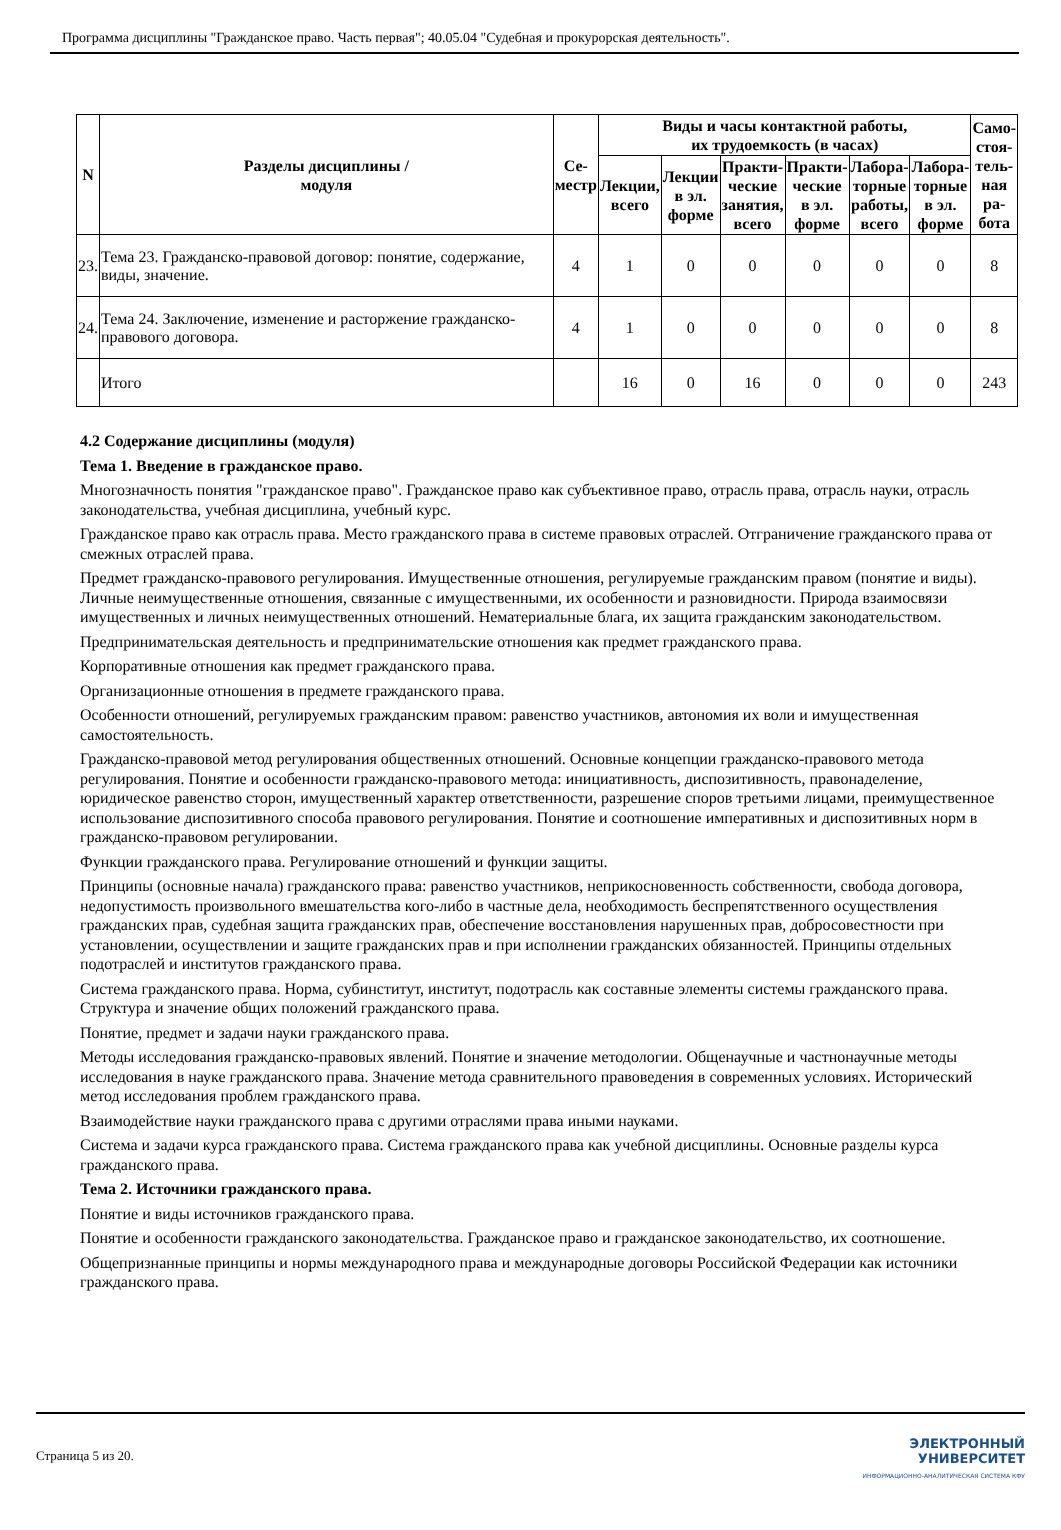Программа дисциплины "Гражданское право. Часть первая"; 40.05.04 "Судебная и прокурорская деятельность".
| N | Разделы дисциплины / модуля | Се- местр | Виды и часы контактной работы, их трудоемкость (в часах) | | | | | | Само- стоя- тель- ная ра- бота |
| --- | --- | --- | --- | --- | --- | --- | --- | --- | --- |
| | | | Лекции, всего | Лекции в эл. форме | Практи- ческие занятия, всего | Практи- ческие в эл. форме | Лабора- торные работы, всего | Лабора- торные в эл. форме | |
| 23. | Тема 23. Гражданско-правовой договор: понятие, содержание, виды, значение. | 4 | 1 | 0 | 0 | 0 | 0 | 0 | 8 |
| 24. | Тема 24. Заключение, изменение и расторжение гражданско-правового договора. | 4 | 1 | 0 | 0 | 0 | 0 | 0 | 8 |
| | Итого | | 16 | 0 | 16 | 0 | 0 | 0 | 243 |
4.2 Содержание дисциплины (модуля)
Тема 1. Введение в гражданское право.
Многозначность понятия "гражданское право". Гражданское право как субъективное право, отрасль права, отрасль науки, отрасль законодательства, учебная дисциплина, учебный курс.
Гражданское право как отрасль права. Место гражданского права в системе правовых отраслей. Отграничение гражданского права от смежных отраслей права.
Предмет гражданско-правового регулирования. Имущественные отношения, регулируемые гражданским правом (понятие и виды). Личные неимущественные отношения, связанные с имущественными, их особенности и разновидности. Природа взаимосвязи имущественных и личных неимущественных отношений. Нематериальные блага, их защита гражданским законодательством.
Предпринимательская деятельность и предпринимательские отношения как предмет гражданского права.
Корпоративные отношения как предмет гражданского права.
Организационные отношения в предмете гражданского права.
Особенности отношений, регулируемых гражданским правом: равенство участников, автономия их воли и имущественная самостоятельность.
Гражданско-правовой метод регулирования общественных отношений. Основные концепции гражданско-правового метода регулирования. Понятие и особенности гражданско-правового метода: инициативность, диспозитивность, правонаделение, юридическое равенство сторон, имущественный характер ответственности, разрешение споров третьими лицами, преимущественное использование диспозитивного способа правового регулирования. Понятие и соотношение императивных и диспозитивных норм в гражданско-правовом регулировании.
Функции гражданского права. Регулирование отношений и функции защиты.
Принципы (основные начала) гражданского права: равенство участников, неприкосновенность собственности, свобода договора, недопустимость произвольного вмешательства кого-либо в частные дела, необходимость беспрепятственного осуществления гражданских прав, судебная защита гражданских прав, обеспечение восстановления нарушенных прав, добросовестности при установлении, осуществлении и защите гражданских прав и при исполнении гражданских обязанностей. Принципы отдельных подотраслей и институтов гражданского права.
Система гражданского права. Норма, субинститут, институт, подотрасль как составные элементы системы гражданского права. Структура и значение общих положений гражданского права.
Понятие, предмет и задачи науки гражданского права.
Методы исследования гражданско-правовых явлений. Понятие и значение методологии. Общенаучные и частнонаучные методы исследования в науке гражданского права. Значение метода сравнительного правоведения в современных условиях. Исторический метод исследования проблем гражданского права.
Взаимодействие науки гражданского права с другими отраслями права иными науками.
Система и задачи курса гражданского права. Система гражданского права как учебной дисциплины. Основные разделы курса гражданского права.
Тема 2. Источники гражданского права.
Понятие и виды источников гражданского права.
Понятие и особенности гражданского законодательства. Гражданское право и гражданское законодательство, их соотношение.
Общепризнанные принципы и нормы международного права и международные договоры Российской Федерации как источники гражданского права.
Страница 5 из 20.
ЭЛЕКТРОННЫЙ
УНИВЕРСИТЕТ
ИНФОРМАЦИОННО-АНАЛИТИЧЕСКАЯ СИСТЕМА КФУ